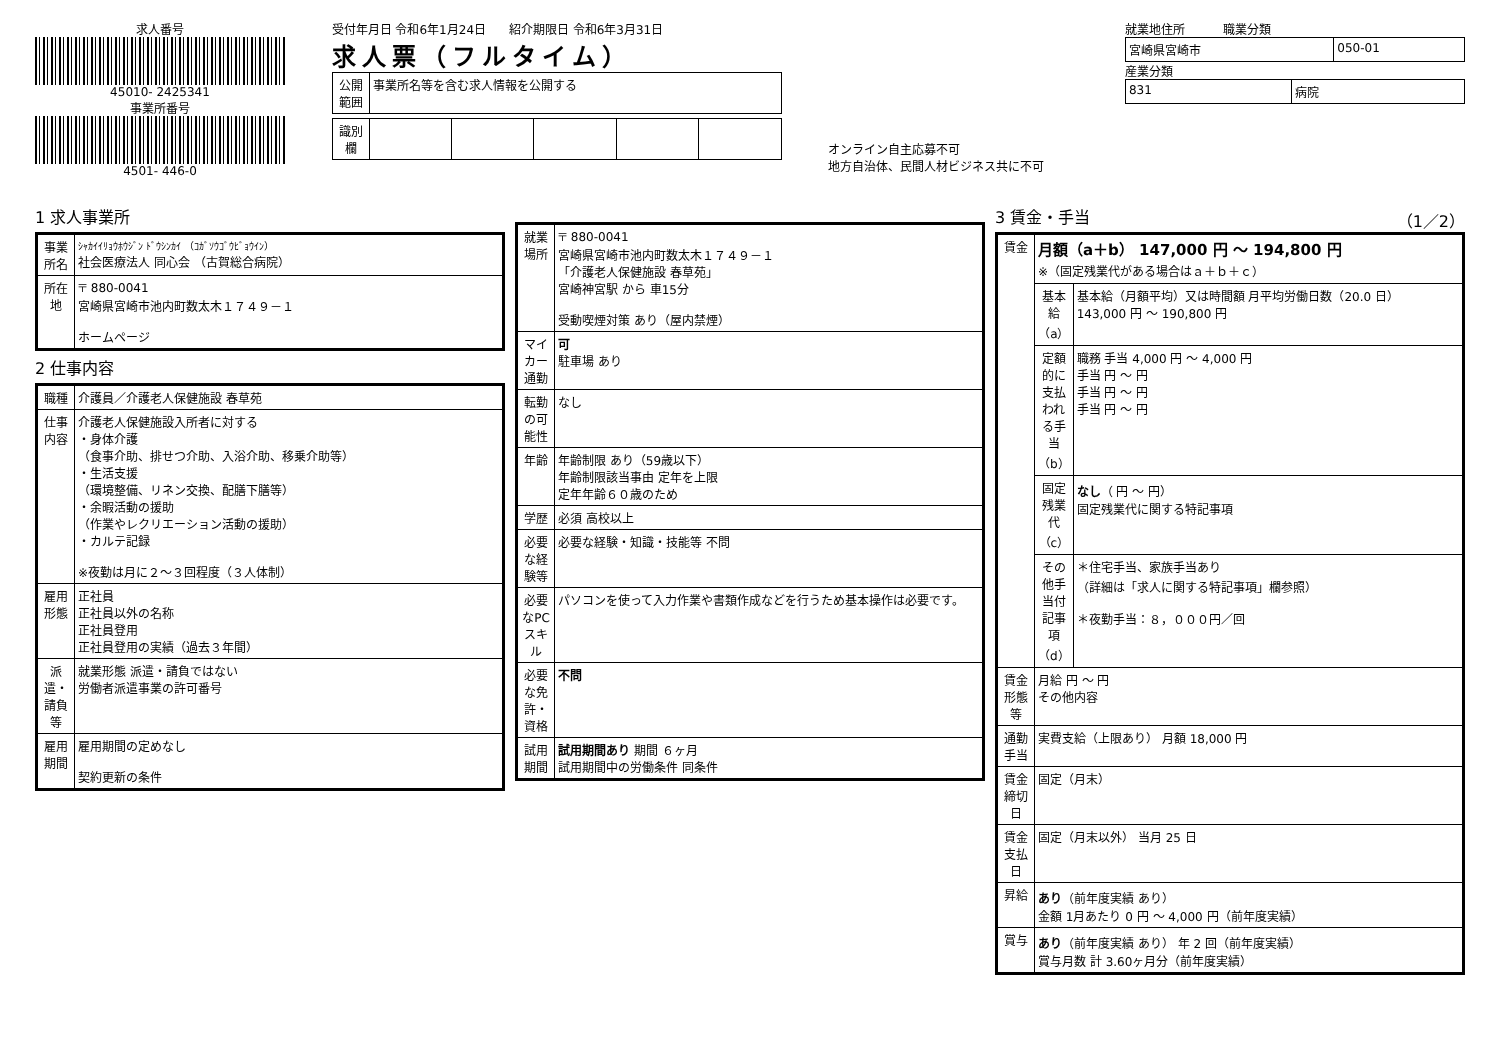求人番号
45010- 2425341
事業所番号
4501- 446-0
受付年月日 令和6年1月24日 紹介期限日 令和6年3月31日
求人票（フルタイム）
| 公開 範囲 | 事業所名等を含む求人情報を公開する |
| 識別欄 | | | | | |
オンライン自主応募不可
地方自治体、民間人材ビジネス共に不可
就業地住所 職業分類
| 宮崎県宮崎市 | 050-01 |
産業分類
| 831 | 病院 |
1 求人事業所
| 事業所名 | ｼｬｶｲｲﾘｮｳﾎｳｼﾞﾝ ﾄﾞｳｼﾝｶｲ （ｺｶﾞｿｳｺﾞｳﾋﾞｮｳｲﾝ） 社会医療法人 同心会 （古賀総合病院） |
| 所在地 | 〒 880-0041 宮崎県宮崎市池内町数太木１７４９－１ ホームページ |
2 仕事内容
| 職種 | 介護員／介護老人保健施設 春草苑 |
| 仕事内容 | 介護老人保健施設入所者に対する ・身体介護 （食事介助、排せつ介助、入浴介助、移乗介助等） ・生活支援 （環境整備、リネン交換、配膳下膳等） ・余暇活動の援助 （作業やレクリエーション活動の援助） ・カルテ記録 ※夜勤は月に２～３回程度（３人体制） |
| 雇用形態 | 正社員 正社員以外の名称 正社員登用 正社員登用の実績（過去３年間） |
| 派遣・請負等 | 就業形態 派遣・請負ではない 労働者派遣事業の許可番号 |
| 雇用期間 | 雇用期間の定めなし 契約更新の条件 |
| 就業場所 | 〒 880-0041 宮崎県宮崎市池内町数太木１７４９－１ 「介護老人保健施設 春草苑」 宮崎神宮駅 から 車15分 受動喫煙対策 あり（屋内禁煙） |
| マイカー通勤 | 可 駐車場 あり |
| 転勤の可能性 | なし |
| 年齢 | 年齢制限 あり（59歳以下） 年齢制限該当事由 定年を上限 定年年齢６０歳のため |
| 学歴 | 必須 高校以上 |
| 必要な経験等 | 必要な経験・知識・技能等 不問 |
| 必要なPCスキル | パソコンを使って入力作業や書類作成などを行うため基本操作は必要です。 |
| 必要な免許・資格 | 不問 |
| 試用期間 | 試用期間あり 期間 ６ヶ月 試用期間中の労働条件 同条件 |
3 賃金・手当 （1／2）
| 賃金 | 月額（a＋b） 147,000 円 ～ 194,800 円 ※（固定残業代がある場合はａ＋ｂ＋ｃ） | |
| | 基本給（a） | 基本給（月額平均）又は時間額 月平均労働日数（20.0 日） 143,000 円 ～ 190,800 円 |
| | 定額的に支払われる手当（b） | 職務 手当 4,000 円 ～ 4,000 円 手当 円 ～ 円 手当 円 ～ 円 手当 円 ～ 円 |
| | 固定残業代（c） | なし （ 円 ～ 円） 固定残業代に関する特記事項 |
| | その他手当付記事項（d） | ＊住宅手当、家族手当あり （詳細は「求人に関する特記事項」欄参照） ＊夜勤手当：８，０００円／回 |
| 賃金形態等 | 月給 円 ～ 円 その他内容 | |
| 通勤手当 | 実費支給（上限あり） 月額 18,000 円 | |
| 賃金締切日 | 固定（月末） | |
| 賃金支払日 | 固定（月末以外） 当月 25 日 | |
| 昇給 | あり （前年度実績 あり） 金額 1月あたり 0 円 ～ 4,000 円（前年度実績） | |
| 賞与 | あり （前年度実績 あり） 年 2 回（前年度実績） 賞与月数 計 3.60ヶ月分（前年度実績） | |